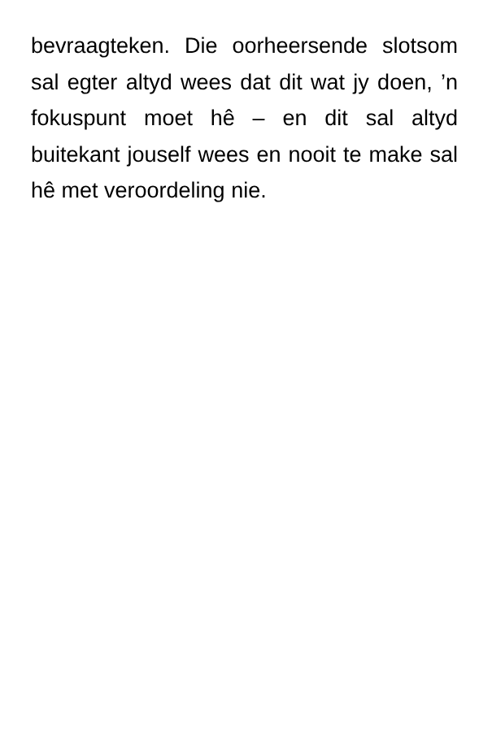bevraagteken. Die oorheersende slotsom sal egter altyd wees dat dit wat jy doen, ’n fokuspunt moet hê – en dit sal altyd buitekant jouself wees en nooit te make sal hê met veroordeling nie.